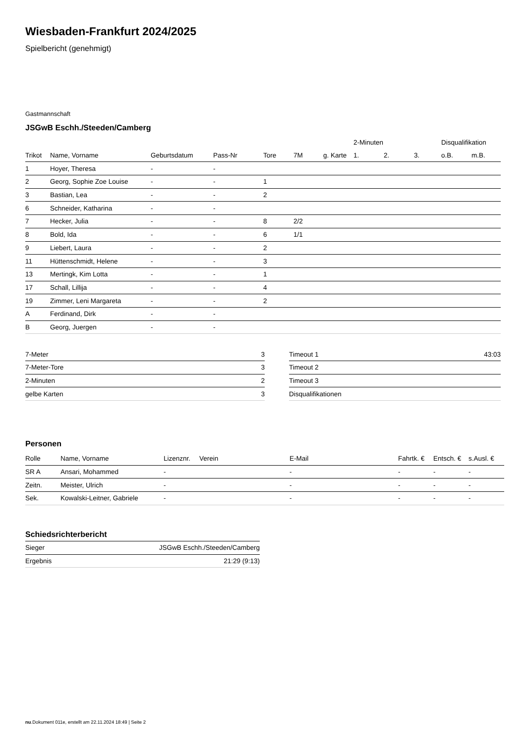Wiesbaden-Frankfurt 2024/2025
Spielbericht (genehmigt)
Gastmannschaft
JSGwB Eschh./Steeden/Camberg
| | | | | | | | 2-Minuten | | | Disqualifikation | |
| --- | --- | --- | --- | --- | --- | --- | --- | --- | --- | --- | --- |
| Trikot | Name, Vorname | Geburtsdatum | Pass-Nr | Tore | 7M | g. Karte | 1. | 2. | 3. | o.B. | m.B. |
| 1 | Hoyer, Theresa | - | - | | | | | | | | |
| 2 | Georg, Sophie Zoe Louise | - | - | 1 | | | | | | | |
| 3 | Bastian, Lea | - | - | 2 | | | | | | | |
| 6 | Schneider, Katharina | - | - | | | | | | | | |
| 7 | Hecker, Julia | - | - | 8 | 2/2 | | | | | | |
| 8 | Bold, Ida | - | - | 6 | 1/1 | | | | | | |
| 9 | Liebert, Laura | - | - | 2 | | | | | | | |
| 11 | Hüttenschmidt, Helene | - | - | 3 | | | | | | | |
| 13 | Mertingk, Kim Lotta | - | - | 1 | | | | | | | |
| 17 | Schall, Lillija | - | - | 4 | | | | | | | |
| 19 | Zimmer, Leni Margareta | - | - | 2 | | | | | | | |
| A | Ferdinand, Dirk | - | - | | | | | | | | |
| B | Georg, Juergen | - | - | | | | | | | | |
| 7-Meter | 3 |
| 7-Meter-Tore | 3 |
| 2-Minuten | 2 |
| gelbe Karten | 3 |
| Timeout 1 | 43:03 |
| Timeout 2 | |
| Timeout 3 | |
| Disqualifikationen | |
Personen
| Rolle | Name, Vorname | Lizenznr. | Verein | E-Mail | Fahrtk. € | Entsch. € | s.Ausl. € |
| --- | --- | --- | --- | --- | --- | --- | --- |
| SR A | Ansari, Mohammed | - | | - | - | - | - |
| Zeitn. | Meister, Ulrich | - | | - | - | - | - |
| Sek. | Kowalski-Leitner, Gabriele | - | | - | - | - | - |
Schiedsrichterbericht
| Sieger | JSGwB Eschh./Steeden/Camberg |
| Ergebnis | 21:29 (9:13) |
nu.Dokument 011e, erstellt am 22.11.2024 18:49 | Seite 2